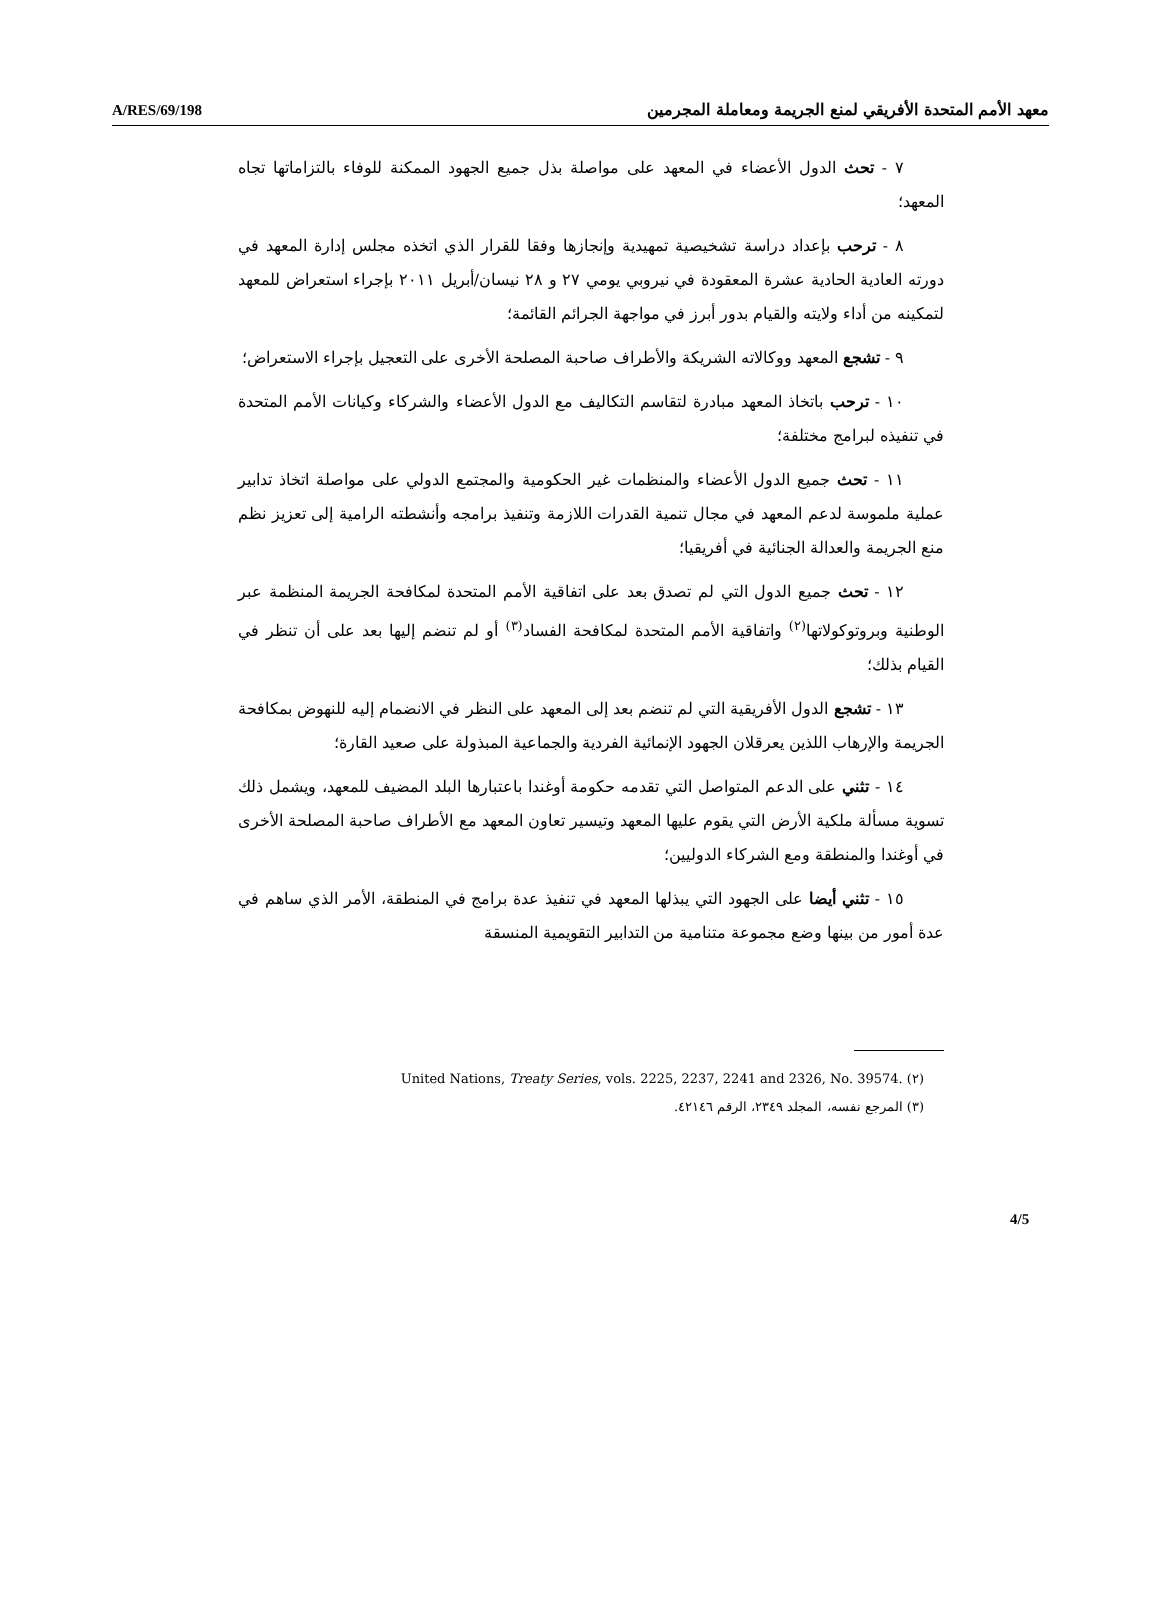A/RES/69/198 معهد الأمم المتحدة الأفريقي لمنع الجريمة ومعاملة المجرمين
٧ - تحث الدول الأعضاء في المعهد على مواصلة بذل جميع الجهود الممكنة للوفاء بالتزاماتها تجاه المعهد؛
٨ - ترحب بإعداد دراسة تشخيصية تمهيدية وإنجازها وفقا للقرار الذي اتخذه مجلس إدارة المعهد في دورته العادية الحادية عشرة المعقودة في نيروبي يومي ٢٧ و ٢٨ نيسان/أبريل ٢٠١١ بإجراء استعراض للمعهد لتمكينه من أداء ولايته والقيام بدور أبرز في مواجهة الجرائم القائمة؛
٩ - تشجع المعهد ووكالاته الشريكة والأطراف صاحبة المصلحة الأخرى على التعجيل بإجراء الاستعراض؛
١٠ - ترحب باتخاذ المعهد مبادرة لتقاسم التكاليف مع الدول الأعضاء والشركاء وكيانات الأمم المتحدة في تنفيذه لبرامج مختلفة؛
١١ - تحث جميع الدول الأعضاء والمنظمات غير الحكومية والمجتمع الدولي على مواصلة اتخاذ تدابير عملية ملموسة لدعم المعهد في مجال تنمية القدرات اللازمة وتنفيذ برامجه وأنشطته الرامية إلى تعزيز نظم منع الجريمة والعدالة الجنائية في أفريقيا؛
١٢ - تحث جميع الدول التي لم تصدق بعد على اتفاقية الأمم المتحدة لمكافحة الجريمة المنظمة عبر الوطنية وبروتوكولاتها<sup>(٢)</sup> واتفاقية الأمم المتحدة لمكافحة الفساد<sup>(٣)</sup> أو لم تنضم إليها بعد على أن تنظر في القيام بذلك؛
١٣ - تشجع الدول الأفريقية التي لم تنضم بعد إلى المعهد على النظر في الانضمام إليه للنهوض بمكافحة الجريمة والإرهاب اللذين يعرقلان الجهود الإنمائية الفردية والجماعية المبذولة على صعيد القارة؛
١٤ - تثني على الدعم المتواصل التي تقدمه حكومة أوغندا باعتبارها البلد المضيف للمعهد، ويشمل ذلك تسوية مسألة ملكية الأرض التي يقوم عليها المعهد وتيسير تعاون المعهد مع الأطراف صاحبة المصلحة الأخرى في أوغندا والمنطقة ومع الشركاء الدوليين؛
١٥ - تثني أيضا على الجهود التي يبذلها المعهد في تنفيذ عدة برامج في المنطقة، الأمر الذي ساهم في عدة أمور من بينها وضع مجموعة متنامية من التدابير التقويمية المنسقة
(٢) United Nations, Treaty Series, vols. 2225, 2237, 2241 and 2326, No. 39574.
(٣) المرجع نفسه، المجلد ٢٣٤٩، الرقم ٤٢١٤٦.
4/5